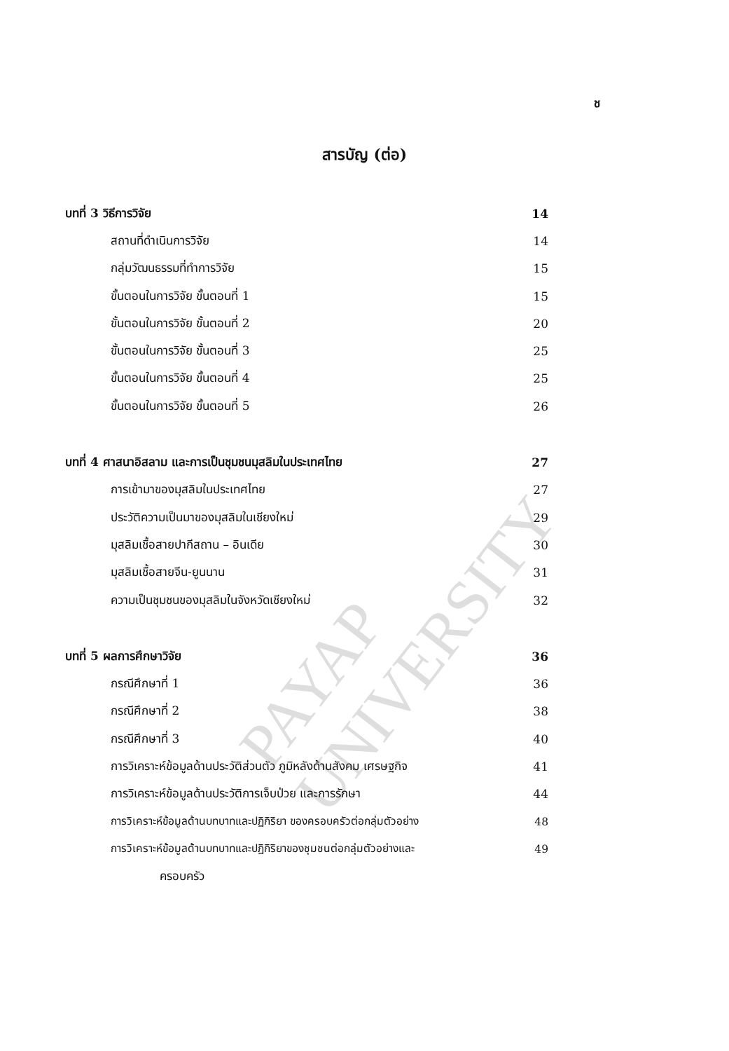ช
สารบัญ (ต่อ)
บทที่ 3 วิธีการวิจัย 14
สถานที่ดำเนินการวิจัย 14
กลุ่มวัฒนธรรมที่ทำการวิจัย 15
ขั้นตอนในการวิจัย ขั้นตอนที่ 1 15
ขั้นตอนในการวิจัย ขั้นตอนที่ 2 20
ขั้นตอนในการวิจัย ขั้นตอนที่ 3 25
ขั้นตอนในการวิจัย ขั้นตอนที่ 4 25
ขั้นตอนในการวิจัย ขั้นตอนที่ 5 26
บทที่ 4 ศาสนาอิสลาม และการเป็นชุมชนมุสลิมในประเทศไทย 27
การเข้ามาของมุสลิมในประเทศไทย 27
ประวัติความเป็นมาของมุสลิมในเชียงใหม่ 29
มุสลิมเชื้อสายปากีสถาน – อินเดีย 30
มุสลิมเชื้อสายจีน-ยูนนาน 31
ความเป็นชุมชนของมุสลิมในจังหวัดเชียงใหม่ 32
บทที่ 5 ผลการศึกษาวิจัย 36
กรณีศึกษาที่ 1 36
กรณีศึกษาที่ 2 38
กรณีศึกษาที่ 3 40
การวิเคราะห์ข้อมูลด้านประวัติส่วนตัว ภูมิหลังด้านสังคม เศรษฐกิจ 41
การวิเคราะห์ข้อมูลด้านประวัติการเจ็บป่วย และการรักษา 44
การวิเคราะห์ข้อมูลด้านบทบาทและปฏิกิริยา ของครอบครัวต่อกลุ่มตัวอย่าง 48
การวิเคราะห์ข้อมูลด้านบทบาทและปฏิกิริยาของชุมชนต่อกลุ่มตัวอย่างและ 49
ครอบครัว
PAYAP UNIVERSITY